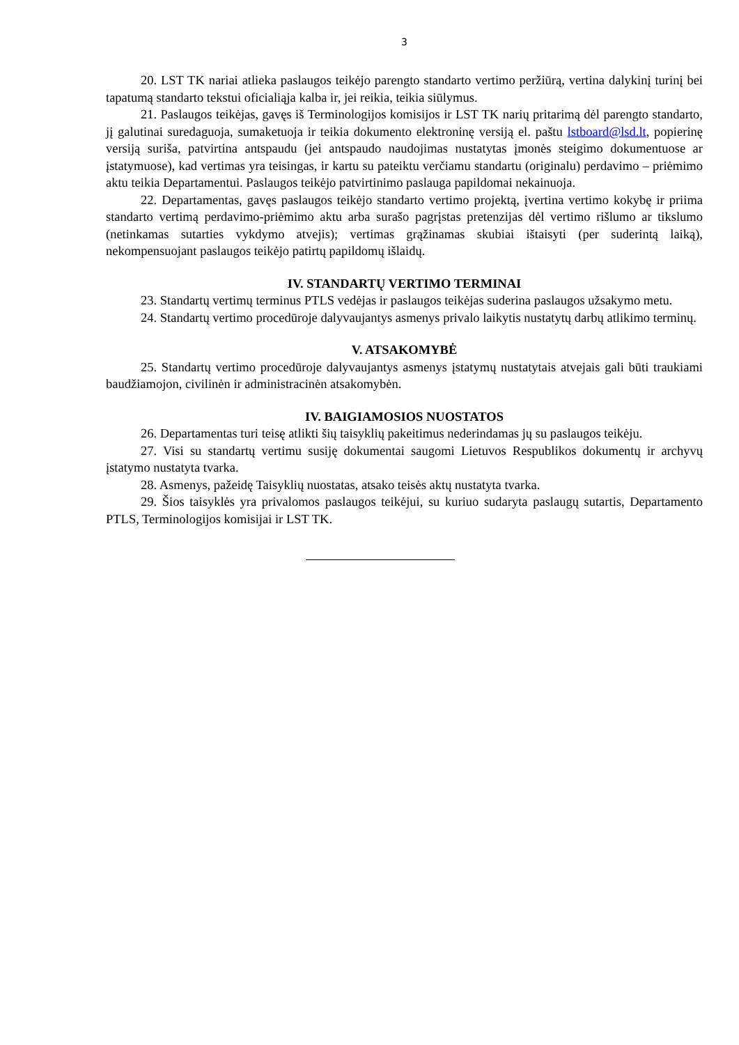3
20. LST TK nariai atlieka paslaugos teikėjo parengto standarto vertimo peržiūrą, vertina dalykinį turinį bei tapatumą standarto tekstui oficialiąja kalba ir, jei reikia, teikia siūlymus.
21. Paslaugos teikėjas, gavęs iš Terminologijos komisijos ir LST TK narių pritarimą dėl parengto standarto, jį galutinai suredaguoja, sumaketuoja ir teikia dokumento elektroninę versiją el. paštu lstboard@lsd.lt, popierinę versiją suriša, patvirtina antspaudu (jei antspaudo naudojimas nustatytas įmonės steigimo dokumentuose ar įstatymuose), kad vertimas yra teisingas, ir kartu su pateiktu verčiamu standartu (originalu) perdavimo – priėmimo aktu teikia Departamentui. Paslaugos teikėjo patvirtinimo paslauga papildomai nekainuoja.
22. Departamentas, gavęs paslaugos teikėjo standarto vertimo projektą, įvertina vertimo kokybę ir priima standarto vertimą perdavimo-priėmimo aktu arba surašo pagrįstas pretenzijas dėl vertimo rišlumo ar tikslumo (netinkamas sutarties vykdymo atvejis); vertimas grąžinamas skubiai ištaisyti (per suderintą laiką), nekompensuojant paslaugos teikėjo patirtų papildomų išlaidų.
IV. STANDARTŲ VERTIMO TERMINAI
23. Standartų vertimų terminus PTLS vedėjas ir paslaugos teikėjas suderina paslaugos užsakymo metu.
24. Standartų vertimo procedūroje dalyvaujantys asmenys privalo laikytis nustatytų darbų atlikimo terminų.
V. ATSAKOMYBĖ
25. Standartų vertimo procedūroje dalyvaujantys asmenys įstatymų nustatytais atvejais gali būti traukiami baudžiamojon, civilinėn ir administracinėn atsakomybėn.
IV. BAIGIAMOSIOS NUOSTATOS
26. Departamentas turi teisę atlikti šių taisyklių pakeitimus nederindamas jų su paslaugos teikėju.
27. Visi su standartų vertimu susiję dokumentai saugomi Lietuvos Respublikos dokumentų ir archyvų įstatymo nustatyta tvarka.
28. Asmenys, pažeidę Taisyklių nuostatas, atsako teisės aktų nustatyta tvarka.
29. Šios taisyklės yra privalomos paslaugos teikėjui, su kuriuo sudaryta paslaugų sutartis, Departamento PTLS, Terminologijos komisijai ir LST TK.